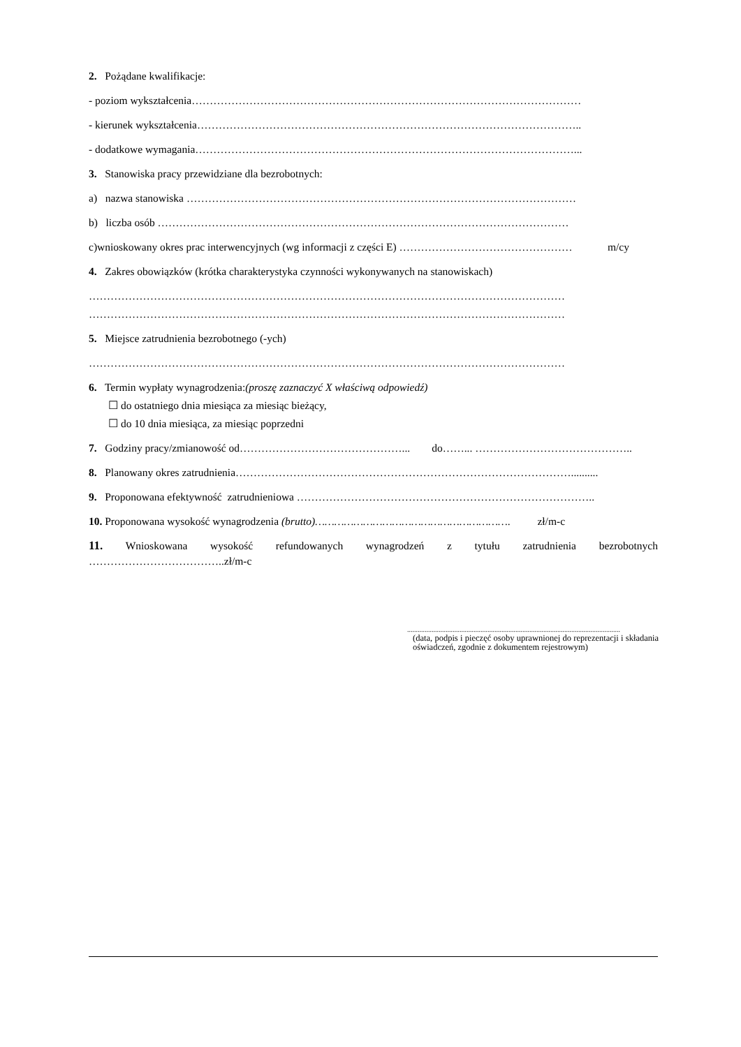2. Pożądane kwalifikacje:
- poziom wykształcenia………………………………………………………………………………………………
- kierunek wykształcenia……………………………………………………………………………………………..
- dodatkowe wymagania……………………………………………………………………………………………...
3. Stanowiska pracy przewidziane dla bezrobotnych:
a) nazwa stanowiska ………………………………………………………………………………………………
b) liczba osób ……………………………………………………………………………………………………
c)wnioskowany okres prac interwencyjnych (wg informacji z części E) ………………………………………… m/cy
4. Zakres obowiązków (krótka charakterystyka czynności wykonywanych na stanowiskach)
……………………………………………………………………………………………………………………
……………………………………………………………………………………………………………………
5. Miejsce zatrudnienia bezrobotnego (-ych)
……………………………………………………………………………………………………………………
6. Termin wypłaty wynagrodzenia:(proszę zaznaczyć X właściwą odpowiedź)
☐ do ostatniego dnia miesiąca za miesiąc bieżący,
☐ do 10 dnia miesiąca, za miesiąc poprzedni
7. Godziny pracy/zmianowość od………………………………………... do……... ……………………………………..
8. Planowany okres zatrudnienia…………………………………………………………………………………..........
9. Proponowana efektywność zatrudnieniowa ………………………………………………………………………..
10. Proponowana wysokość wynagrodzenia (brutto)……………………………………………………. zł/m-c
11. Wnioskowana wysokość refundowanych wynagrodzeń z tytułu zatrudnienia bezrobotnych
………………………………..zł/m-c
..........................................................................................................................
(data, podpis i pieczęć osoby uprawnionej do reprezentacji i składania oświadczeń, zgodnie z dokumentem rejestrowym)